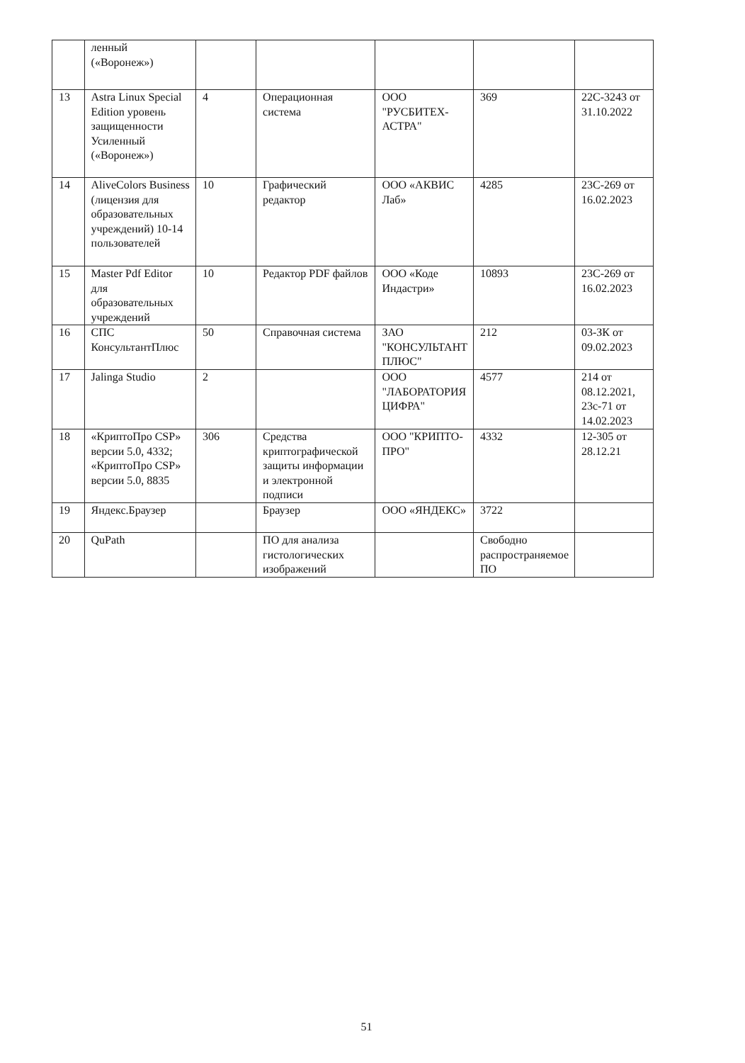| | ленный («Воронеж») | | | | | |
| 13 | Astra Linux Special Edition уровень защищенности Усиленный («Воронеж») | 4 | Операционная система | ООО "РУСБИТЕХ-АСТРА" | 369 | 22С-3243 от 31.10.2022 |
| 14 | AliveColors Business (лицензия для образовательных учреждений) 10-14 пользователей | 10 | Графический редактор | ООО «АКВИС Лаб» | 4285 | 23С-269 от 16.02.2023 |
| 15 | Master Pdf Editor для образовательных учреждений | 10 | Редактор PDF файлов | ООО «Коде Индастри» | 10893 | 23С-269 от 16.02.2023 |
| 16 | СПС КонсультантПлюс | 50 | Справочная система | ЗАО "КОНСУЛЬТАНТ ПЛЮС" | 212 | 03-ЗК от 09.02.2023 |
| 17 | Jalinga Studio | 2 | | ООО "ЛАБОРАТОРИЯ ЦИФРА" | 4577 | 214 от 08.12.2021, 23с-71 от 14.02.2023 |
| 18 | «КриптоПро CSP» версии 5.0, 4332; «КриптоПро CSP» версии 5.0, 8835 | 306 | Средства криптографической защиты информации и электронной подписи | ООО "КРИПТО-ПРО" | 4332 | 12-305 от 28.12.21 |
| 19 | Яндекс.Браузер | | Браузер | ООО «ЯНДЕКС» | 3722 | |
| 20 | QuPath | | ПО для анализа гистологических изображений | | Свободно распространяемое ПО | |
51